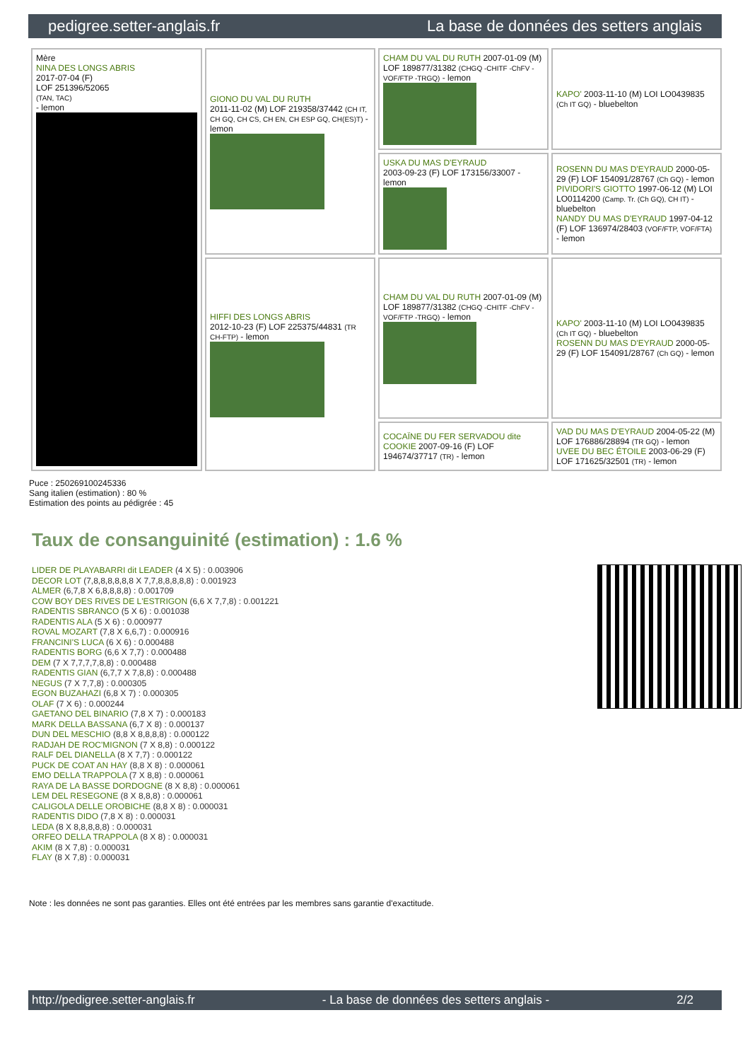pedigree.setter-anglais.fr La base de données des setters anglais
| Mère NINA DES LONGS ABRIS 2017-07-04 (F) LOF 251396/52065 (TAN, TAC) - lemon | GIONO DU VAL DU RUTH 2011-11-02 (M) LOF 219358/37442 (CH IT, CH GQ, CH CS, CH EN, CH ESP GQ, CH(ES)T) - lemon | CHAM DU VAL DU RUTH 2007-01-09 (M) LOF 189877/31382 (CHGQ -CHITF -ChFV -VOF/FTP -TRGQ) - lemon | KAPO' 2003-11-10 (M) LOI LO0439835 (Ch IT GQ) - bluebelton |
| | | USKA DU MAS D'EYRAUD 2003-09-23 (F) LOF 173156/33007 - lemon | ROSENN DU MAS D'EYRAUD 2000-05-29 (F) LOF 154091/28767 (Ch GQ) - lemon PIVIDORI'S GIOTTO 1997-06-12 (M) LOI LO0114200 (Camp. Tr. (Ch GQ), CH IT) - bluebelton NANDY DU MAS D'EYRAUD 1997-04-12 (F) LOF 136974/28403 (VOF/FTP, VOF/FTA) - lemon |
| | HIFFI DES LONGS ABRIS 2012-10-23 (F) LOF 225375/44831 (TR CH-FTP) - lemon | CHAM DU VAL DU RUTH 2007-01-09 (M) LOF 189877/31382 (CHGQ -CHITF -ChFV -VOF/FTP -TRGQ) - lemon | KAPO' 2003-11-10 (M) LOI LO0439835 (Ch IT GQ) - bluebelton ROSENN DU MAS D'EYRAUD 2000-05-29 (F) LOF 154091/28767 (Ch GQ) - lemon |
| | | COCAÏNE DU FER SERVADOU dite COOKIE 2007-09-16 (F) LOF 194674/37717 (TR) - lemon | VAD DU MAS D'EYRAUD 2004-05-22 (M) LOF 176886/28894 (TR GQ) - lemon UVEE DU BEC ÉTOILE 2003-06-29 (F) LOF 171625/32501 (TR) - lemon |
Puce : 250269100245336
Sang italien (estimation) : 80 %
Estimation des points au pédigrée : 45
Taux de consanguinité (estimation) : 1.6 %
LIDER DE PLAYABARRI dit LEADER (4 X 5) : 0.003906
DECOR LOT (7,8,8,8,8,8,8 X 7,7,8,8,8,8,8) : 0.001923
ALMER (6,7,8 X 6,8,8,8,8) : 0.001709
COW BOY DES RIVES DE L'ESTRIGON (6,6 X 7,7,8) : 0.001221
RADENTIS SBRANCO (5 X 6) : 0.001038
RADENTIS ALA (5 X 6) : 0.000977
ROVAL MOZART (7,8 X 6,6,7) : 0.000916
FRANCINI'S LUCA (6 X 6) : 0.000488
RADENTIS BORG (6,6 X 7,7) : 0.000488
DEM (7 X 7,7,7,7,8,8) : 0.000488
RADENTIS GIAN (6,7,7 X 7,8,8) : 0.000488
NEGUS (7 X 7,7,8) : 0.000305
EGON BUZAHAZI (6,8 X 7) : 0.000305
OLAF (7 X 6) : 0.000244
GAETANO DEL BINARIO (7,8 X 7) : 0.000183
MARK DELLA BASSANA (6,7 X 8) : 0.000137
DUN DEL MESCHIO (8,8 X 8,8,8,8) : 0.000122
RADJAH DE ROC'MIGNON (7 X 8,8) : 0.000122
RALF DEL DIANELLA (8 X 7,7) : 0.000122
PUCK DE COAT AN HAY (8,8 X 8) : 0.000061
EMO DELLA TRAPPOLA (7 X 8,8) : 0.000061
RAYA DE LA BASSE DORDOGNE (8 X 8,8) : 0.000061
LEM DEL RESEGONE (8 X 8,8,8) : 0.000061
CALIGOLA DELLE OROBICHE (8,8 X 8) : 0.000031
RADENTIS DIDO (7,8 X 8) : 0.000031
LEDA (8 X 8,8,8,8,8) : 0.000031
ORFEO DELLA TRAPPOLA (8 X 8) : 0.000031
AKIM (8 X 7,8) : 0.000031
FLAY (8 X 7,8) : 0.000031
Note : les données ne sont pas garanties. Elles ont été entrées par les membres sans garantie d'exactitude.
http://pedigree.setter-anglais.fr - La base de données des setters anglais - 2/2